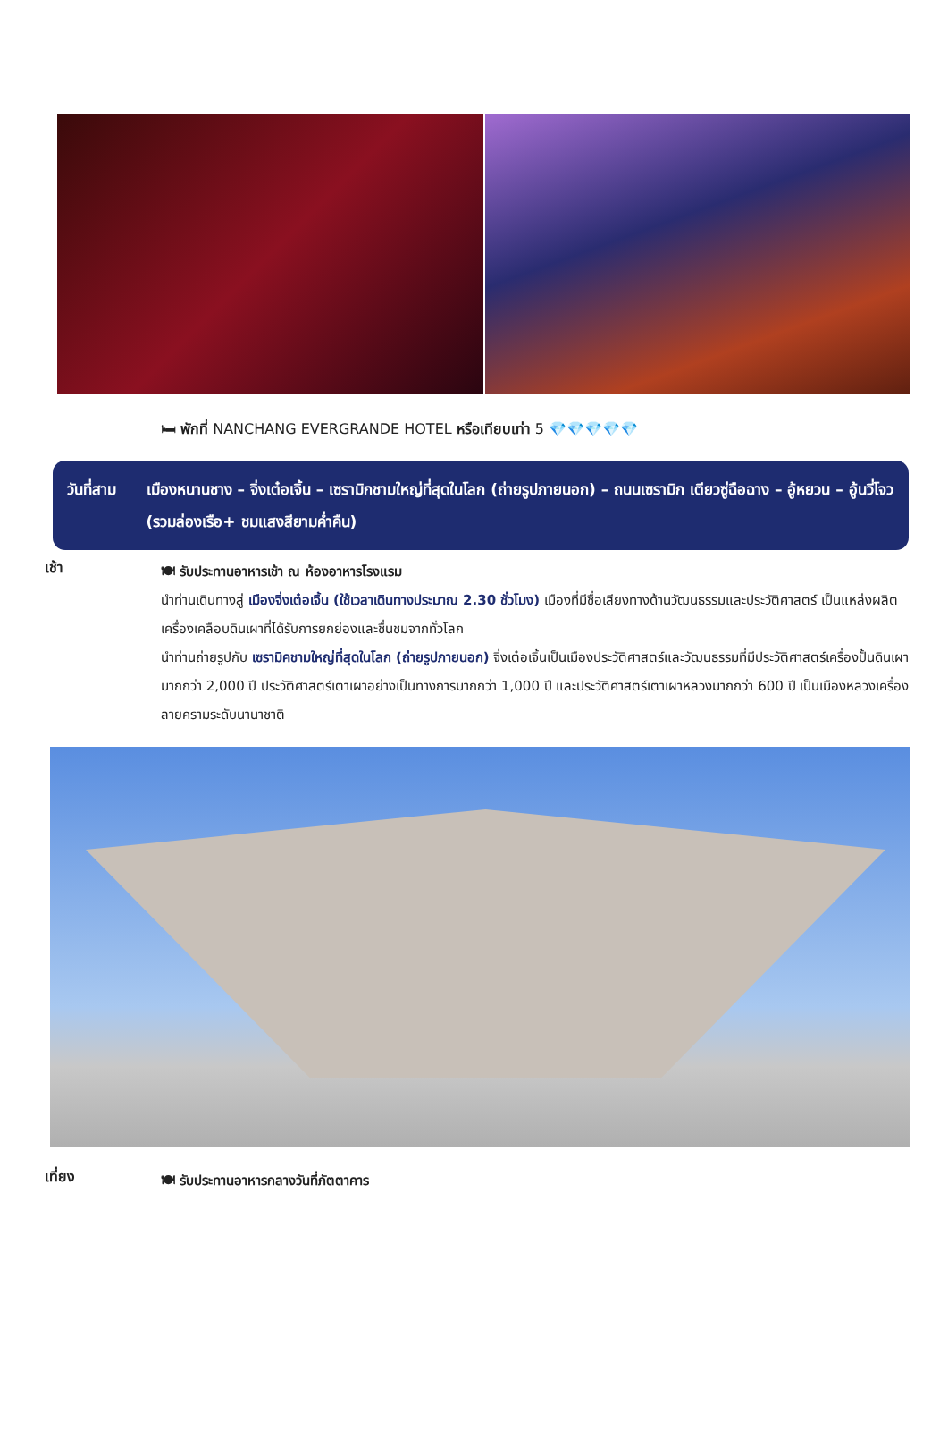🛏 พักที่ NANCHANG EVERGRANDE HOTEL หรือเทียบเท่า 5 💎💎💎💎💎
วันที่สาม เมืองหนานชาง – จิ่งเต๋อเจิ้น – เซรามิกชามใหญ่ที่สุดในโลก (ถ่ายรูปภายนอก) – ถนนเซรามิก เตียวซู่ฉือฉาง – อู้หยวน – อู้นวี่โจว (รวมล่องเรือ+ ชมแสงสียามค่ำคืน)
เช้า
🍽 รับประทานอาหารเช้า ณ ห้องอาหารโรงแรม
นำท่านเดินทางสู่ เมืองจิ่งเต๋อเจิ้น (ใช้เวลาเดินทางประมาณ 2.30 ชั่วโมง) เมืองที่มีชื่อเสียงทางด้านวัฒนธรรมและประวัติศาสตร์ เป็นแหล่งผลิตเครื่องเคลือบดินเผาที่ได้รับการยกย่องและชื่นชมจากทั่วโลก
นำท่านถ่ายรูปกับ เซรามิคชามใหญ่ที่สุดในโลก (ถ่ายรูปภายนอก) จิ่งเต๋อเจิ้นเป็นเมืองประวัติศาสตร์และวัฒนธรรมที่มีประวัติศาสตร์เครื่องปั้นดินเผามากกว่า 2,000 ปี ประวัติศาสตร์เตาเผาอย่างเป็นทางการมากกว่า 1,000 ปี และประวัติศาสตร์เตาเผาหลวงมากกว่า 600 ปี เป็นเมืองหลวงเครื่องลายครามระดับนานาชาติ
เที่ยง
🍽 รับประทานอาหารกลางวันที่ภัตตาคาร